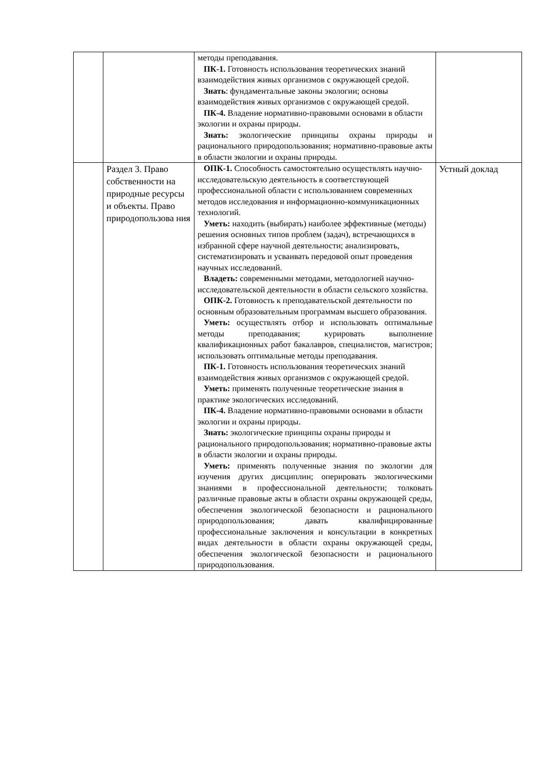| | | методы преподавания. ПК-1. Готовность использования теоретических знаний взаимодействия живых организмов с окружающей средой. Знать : фундаментальные законы экологии; основы взаимодействия живых организмов с окружающей средой. ПК-4. Владение нормативно-правовыми основами в области экологии и охраны природы. Знать: экологические принципы охраны природы и рационального природопользования; нормативно-правовые акты в области экологии и охраны природы. | |
| | Раздел 3. Право собственности на природные ресурсы и объекты. Право природопользова ния | ОПК-1. Способность самостоятельно осуществлять научно-исследовательскую деятельность в соответствующей профессиональной области с использованием современных методов исследования и информационно-коммуникационных технологий. Уметь: находить (выбирать) наиболее эффективные (методы) решения основных типов проблем (задач), встречающихся в избранной сфере научной деятельности; анализировать, систематизировать и усваивать передовой опыт проведения научных исследований. Владеть: современными методами, методологией научно-исследовательской деятельности в области сельского хозяйства. ОПК-2. Готовность к преподавательской деятельности по основным образовательным программам высшего образования. Уметь: осуществлять отбор и использовать оптимальные методы преподавания; курировать выполнение квалификационных работ бакалавров, специалистов, магистров; использовать оптимальные методы преподавания. ПК-1. Готовность использования теоретических знаний взаимодействия живых организмов с окружающей средой. Уметь: применять полученные теоретические знания в практике экологических исследований. ПК-4. Владение нормативно-правовыми основами в области экологии и охраны природы. Знать: экологические принципы охраны природы и рационального природопользования; нормативно-правовые акты в области экологии и охраны природы. Уметь: применять полученные знания по экологии для изучения других дисциплин; оперировать экологическими знаниями в профессиональной деятельности; толковать различные правовые акты в области охраны окружающей среды, обеспечения экологической безопасности и рационального природопользования; давать квалифицированные профессиональные заключения и консультации в конкретных видах деятельности в области охраны окружающей среды, обеспечения экологической безопасности и рационального природопользования. | Устный доклад |